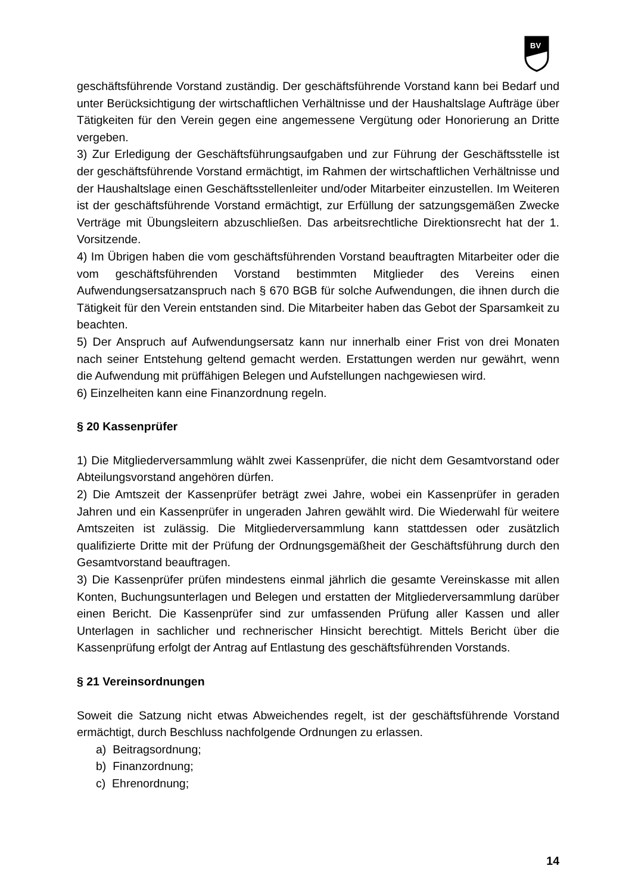BV
geschäftsführende Vorstand zuständig. Der geschäftsführende Vorstand kann bei Bedarf und unter Berücksichtigung der wirtschaftlichen Verhältnisse und der Haushaltslage Aufträge über Tätigkeiten für den Verein gegen eine angemessene Vergütung oder Honorierung an Dritte vergeben.
3) Zur Erledigung der Geschäftsführungsaufgaben und zur Führung der Geschäftsstelle ist der geschäftsführende Vorstand ermächtigt, im Rahmen der wirtschaftlichen Verhältnisse und der Haushaltslage einen Geschäftsstellenleiter und/oder Mitarbeiter einzustellen. Im Weiteren ist der geschäftsführende Vorstand ermächtigt, zur Erfüllung der satzungsgemäßen Zwecke Verträge mit Übungsleitern abzuschließen. Das arbeitsrechtliche Direktionsrecht hat der 1. Vorsitzende.
4) Im Übrigen haben die vom geschäftsführenden Vorstand beauftragten Mitarbeiter oder die vom geschäftsführenden Vorstand bestimmten Mitglieder des Vereins einen Aufwendungsersatzanspruch nach § 670 BGB für solche Aufwendungen, die ihnen durch die Tätigkeit für den Verein entstanden sind. Die Mitarbeiter haben das Gebot der Sparsamkeit zu beachten.
5) Der Anspruch auf Aufwendungsersatz kann nur innerhalb einer Frist von drei Monaten nach seiner Entstehung geltend gemacht werden. Erstattungen werden nur gewährt, wenn die Aufwendung mit prüffähigen Belegen und Aufstellungen nachgewiesen wird.
6) Einzelheiten kann eine Finanzordnung regeln.
§ 20 Kassenprüfer
1) Die Mitgliederversammlung wählt zwei Kassenprüfer, die nicht dem Gesamtvorstand oder Abteilungsvorstand angehören dürfen.
2) Die Amtszeit der Kassenprüfer beträgt zwei Jahre, wobei ein Kassenprüfer in geraden Jahren und ein Kassenprüfer in ungeraden Jahren gewählt wird. Die Wiederwahl für weitere Amtszeiten ist zulässig. Die Mitgliederversammlung kann stattdessen oder zusätzlich qualifizierte Dritte mit der Prüfung der Ordnungsgemäßheit der Geschäftsführung durch den Gesamtvorstand beauftragen.
3) Die Kassenprüfer prüfen mindestens einmal jährlich die gesamte Vereinskasse mit allen Konten, Buchungsunterlagen und Belegen und erstatten der Mitgliederversammlung darüber einen Bericht. Die Kassenprüfer sind zur umfassenden Prüfung aller Kassen und aller Unterlagen in sachlicher und rechnerischer Hinsicht berechtigt. Mittels Bericht über die Kassenprüfung erfolgt der Antrag auf Entlastung des geschäftsführenden Vorstands.
§ 21 Vereinsordnungen
Soweit die Satzung nicht etwas Abweichendes regelt, ist der geschäftsführende Vorstand ermächtigt, durch Beschluss nachfolgende Ordnungen zu erlassen.
a) Beitragsordnung;
b) Finanzordnung;
c) Ehrenordnung;
14